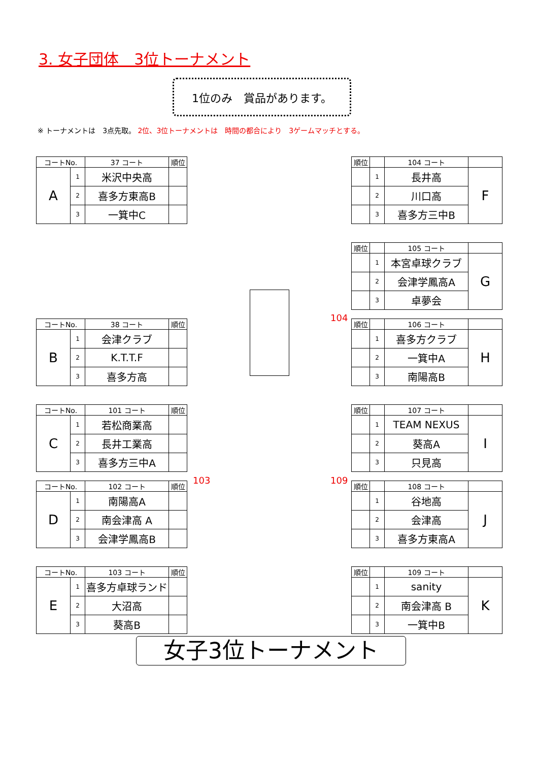3. 女子団体　3位トーナメント
1位のみ　賞品があります。
※ トーナメントは　3点先取。 2位、3位トーナメントは　時間の都合により　3ゲームマッチとする。
| コートNo. | | 37 コート | 順位 |
| --- | --- | --- | --- |
| A | 1 | 米沢中央高 | |
| | 2 | 喜多方東高B | |
| | 3 | 一箕中C | |
| コートNo. | | 38 コート | 順位 |
| --- | --- | --- | --- |
| B | 1 | 会津クラブ | |
| | 2 | K.T.T.F | |
| | 3 | 喜多方高 | |
| コートNo. | | 101 コート | 順位 |
| --- | --- | --- | --- |
| C | 1 | 若松商業高 | |
| | 2 | 長井工業高 | |
| | 3 | 喜多方三中A | |
103
| コートNo. | | 102 コート | 順位 |
| --- | --- | --- | --- |
| D | 1 | 南陽高A | |
| | 2 | 南会津高 A | |
| | 3 | 会津学鳳高B | |
| コートNo. | | 103 コート | 順位 |
| --- | --- | --- | --- |
| E | 1 | 喜多方卓球ランド | |
| | 2 | 大沼高 | |
| | 3 | 葵高B | |
| 順位 | | 104 コート | |
| --- | --- | --- | --- |
| | 1 | 長井高 | F |
| | 2 | 川口高 | |
| | 3 | 喜多方三中B | |
| 順位 | | 105 コート | |
| --- | --- | --- | --- |
| | 1 | 本宮卓球クラブ | G |
| | 2 | 会津学鳳高A | |
| | 3 | 卓夢会 | |
104
| 順位 | | 106 コート | |
| --- | --- | --- | --- |
| | 1 | 喜多方クラブ | H |
| | 2 | 一箕中A | |
| | 3 | 南陽高B | |
| 順位 | | 107 コート | |
| --- | --- | --- | --- |
| | 1 | TEAM NEXUS | I |
| | 2 | 葵高A | |
| | 3 | 只見高 | |
109
| 順位 | | 108 コート | |
| --- | --- | --- | --- |
| | 1 | 谷地高 | J |
| | 2 | 会津高 | |
| | 3 | 喜多方東高A | |
| 順位 | | 109 コート | |
| --- | --- | --- | --- |
| | 1 | sanity | K |
| | 2 | 南会津高 B | |
| | 3 | 一箕中B | |
女子3位トーナメント